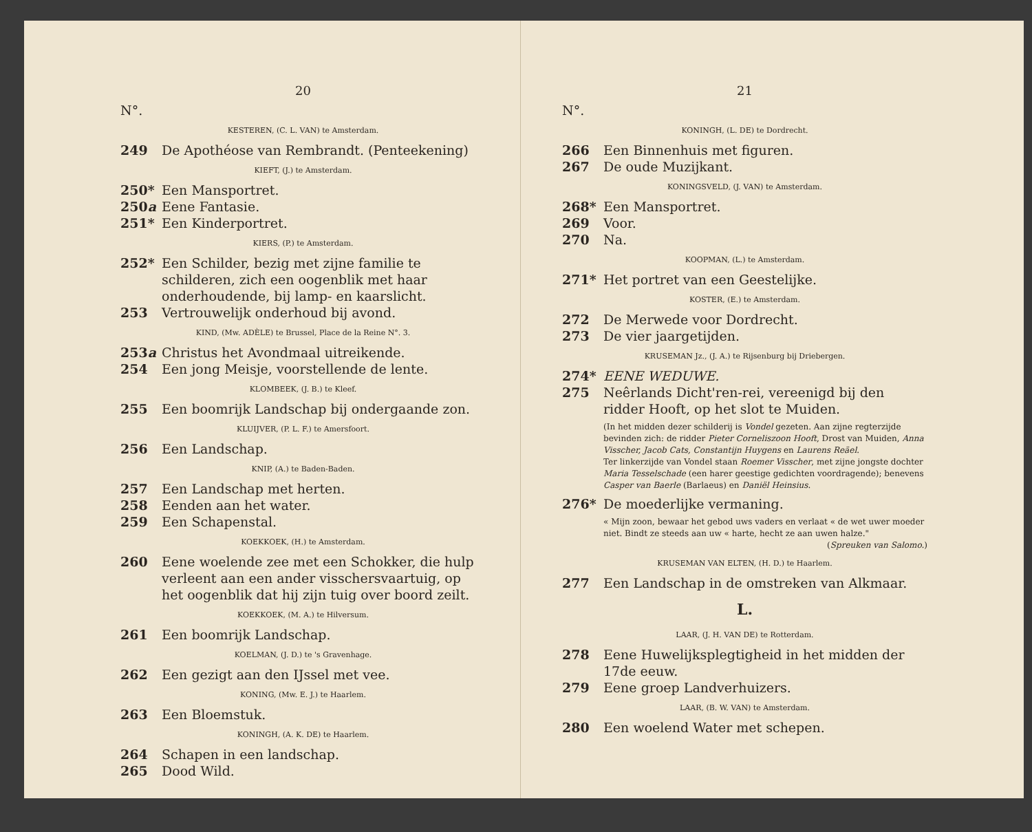20
N°.
KESTEREN, (C. L. VAN) te Amsterdam.
249 De Apothéose van Rembrandt. (Penteekening)
KIEFT, (J.) te Amsterdam.
250* Een Mansportret.
250a Eene Fantasie.
251* Een Kinderportret.
KIERS, (P.) te Amsterdam.
252* Een Schilder, bezig met zijne familie te schilderen, zich een oogenblik met haar onderhoudende, bij lamp- en kaarslicht.
253 Vertrouwelijk onderhoud bij avond.
KIND, (Mw. ADÈLE) te Brussel, Place de la Reine N°. 3.
253a Christus het Avondmaal uitreikende.
254 Een jong Meisje, voorstellende de lente.
KLOMBEEK, (J. B.) te Kleef.
255 Een boomrijk Landschap bij ondergaande zon.
KLUIJVER, (P. L. F.) te Amersfoort.
256 Een Landschap.
KNIP, (A.) te Baden-Baden.
257 Een Landschap met herten.
258 Eenden aan het water.
259 Een Schapenstal.
KOEKKOEK, (H.) te Amsterdam.
260 Eene woelende zee met een Schokker, die hulp verleent aan een ander visschersvaartuig, op het oogenblik dat hij zijn tuig over boord zeilt.
KOEKKOEK, (M. A.) te Hilversum.
261 Een boomrijk Landschap.
KOELMAN, (J. D.) te 's Gravenhage.
262 Een gezigt aan den IJssel met vee.
KONING, (Mw. E. J.) te Haarlem.
263 Een Bloemstuk.
KONINGH, (A. K. DE) te Haarlem.
264 Schapen in een landschap.
265 Dood Wild.
21
N°.
KONINGH, (L. DE) te Dordrecht.
266 Een Binnenhuis met figuren.
267 De oude Muzijkant.
KONINGSVELD, (J. VAN) te Amsterdam.
268* Een Mansportret.
269 Voor.
270 Na.
KOOPMAN, (L.) te Amsterdam.
271* Het portret van een Geestelijke.
KOSTER, (E.) te Amsterdam.
272 De Merwede voor Dordrecht.
273 De vier jaargetijden.
KRUSEMAN Jz., (J. A.) te Rijsenburg bij Driebergen.
274* EENE WEDUWE.
275 Neêrlands Dicht'ren-rei, vereenigd bij den ridder Hooft, op het slot te Muiden.
(In het midden dezer schilderij is Vondel gezeten. Aan zijne regterzijde bevinden zich: de ridder Pieter Corneliszoon Hooft, Drost van Muiden, Anna Visscher, Jacob Cats, Constantijn Huygens en Laurens Reäel.
Ter linkerzijde van Vondel staan Roemer Visscher, met zijne jongste dochter Maria Tesselschade (een harer geestige gedichten voordragende); benevens Casper van Baerle (Barlaeus) en Daniël Heinsius.
276* De moederlijke vermaning.
« Mijn zoon, bewaar het gebod uws vaders en verlaat « de wet uwer moeder niet. Bindt ze steeds aan uw « harte, hecht ze aan uwen halze."
(Spreuken van Salomo.)
KRUSEMAN VAN ELTEN, (H. D.) te Haarlem.
277 Een Landschap in de omstreken van Alkmaar.
L.
LAAR, (J. H. VAN DE) te Rotterdam.
278 Eene Huwelijksplegtigheid in het midden der 17de eeuw.
279 Eene groep Landverhuizers.
LAAR, (B. W. VAN) te Amsterdam.
280 Een woelend Water met schepen.